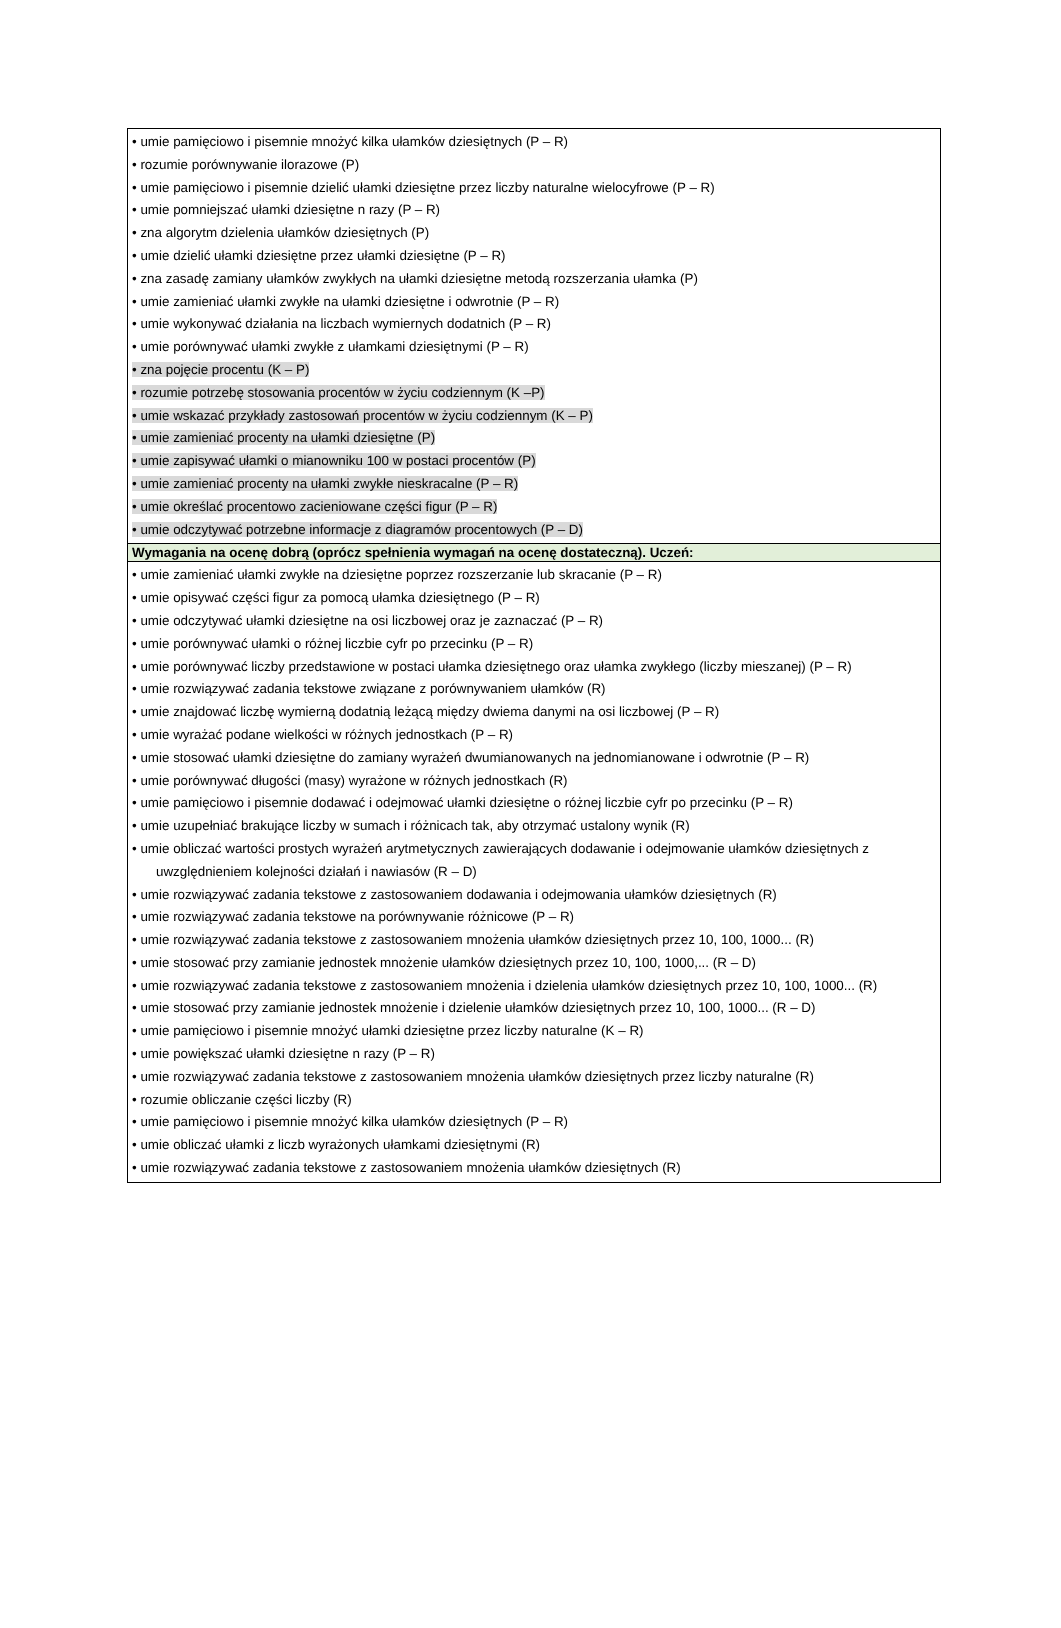| • umie pamięciowo i pisemnie mnożyć kilka ułamków dziesiętnych (P – R) • rozumie porównywanie ilorazowe (P) • umie pamięciowo i pisemnie dzielić ułamki dziesiętne przez liczby naturalne wielocyfrowe (P – R) • umie pomniejszać ułamki dziesiętne n razy (P – R) • zna algorytm dzielenia ułamków dziesiętnych (P) • umie dzielić ułamki dziesiętne przez ułamki dziesiętne (P – R) • zna zasadę zamiany ułamków zwykłych na ułamki dziesiętne metodą rozszerzania ułamka (P) • umie zamieniać ułamki zwykłe na ułamki dziesiętne i odwrotnie (P – R) • umie wykonywać działania na liczbach wymiernych dodatnich (P – R) • umie porównywać ułamki zwykłe z ułamkami dziesiętnymi (P – R) • zna pojęcie procentu (K – P) • rozumie potrzebę stosowania procentów w życiu codziennym (K –P) • umie wskazać przykłady zastosowań procentów w życiu codziennym (K – P) • umie zamieniać procenty na ułamki dziesiętne (P) • umie zapisywać ułamki o mianowniku 100 w postaci procentów (P) • umie zamieniać procenty na ułamki zwykłe nieskracalne (P – R) • umie określać procentowo zacieniowane części figur (P – R) • umie odczytywać potrzebne informacje z diagramów procentowych (P – D) |
| Wymagania na ocenę dobrą (oprócz spełnienia wymagań na ocenę dostateczną). Uczeń: |
| • umie zamieniać ułamki zwykłe na dziesiętne poprzez rozszerzanie lub skracanie (P – R) • umie opisywać części figur za pomocą ułamka dziesiętnego (P – R) • umie odczytywać ułamki dziesiętne na osi liczbowej oraz je zaznaczać (P – R) • umie porównywać ułamki o różnej liczbie cyfr po przecinku (P – R) • umie porównywać liczby przedstawione w postaci ułamka dziesiętnego oraz ułamka zwykłego (liczby mieszanej) (P – R) • umie rozwiązywać zadania tekstowe związane z porównywaniem ułamków (R) • umie znajdować liczbę wymierną dodatnią leżącą między dwiema danymi na osi liczbowej (P – R) • umie wyrażać podane wielkości w różnych jednostkach (P – R) • umie stosować ułamki dziesiętne do zamiany wyrażeń dwumianowanych na jednomianowane i odwrotnie (P – R) • umie porównywać długości (masy) wyrażone w różnych jednostkach (R) • umie pamięciowo i pisemnie dodawać i odejmować ułamki dziesiętne o różnej liczbie cyfr po przecinku (P – R) • umie uzupełniać brakujące liczby w sumach i różnicach tak, aby otrzymać ustalony wynik (R) • umie obliczać wartości prostych wyrażeń arytmetycznych zawierających dodawanie i odejmowanie ułamków dziesiętnych z uwzględnieniem kolejności działań i nawiasów (R – D) • umie rozwiązywać zadania tekstowe z zastosowaniem dodawania i odejmowania ułamków dziesiętnych (R) • umie rozwiązywać zadania tekstowe na porównywanie różnicowe (P – R) • umie rozwiązywać zadania tekstowe z zastosowaniem mnożenia ułamków dziesiętnych przez 10, 100, 1000... (R) • umie stosować przy zamianie jednostek mnożenie ułamków dziesiętnych przez 10, 100, 1000,... (R – D) • umie rozwiązywać zadania tekstowe z zastosowaniem mnożenia i dzielenia ułamków dziesiętnych przez 10, 100, 1000... (R) • umie stosować przy zamianie jednostek mnożenie i dzielenie ułamków dziesiętnych przez 10, 100, 1000... (R – D) • umie pamięciowo i pisemnie mnożyć ułamki dziesiętne przez liczby naturalne (K – R) • umie powiększać ułamki dziesiętne n razy (P – R) • umie rozwiązywać zadania tekstowe z zastosowaniem mnożenia ułamków dziesiętnych przez liczby naturalne (R) • rozumie obliczanie części liczby (R) • umie pamięciowo i pisemnie mnożyć kilka ułamków dziesiętnych (P – R) • umie obliczać ułamki z liczb wyrażonych ułamkami dziesiętnymi (R) • umie rozwiązywać zadania tekstowe z zastosowaniem mnożenia ułamków dziesiętnych (R) |